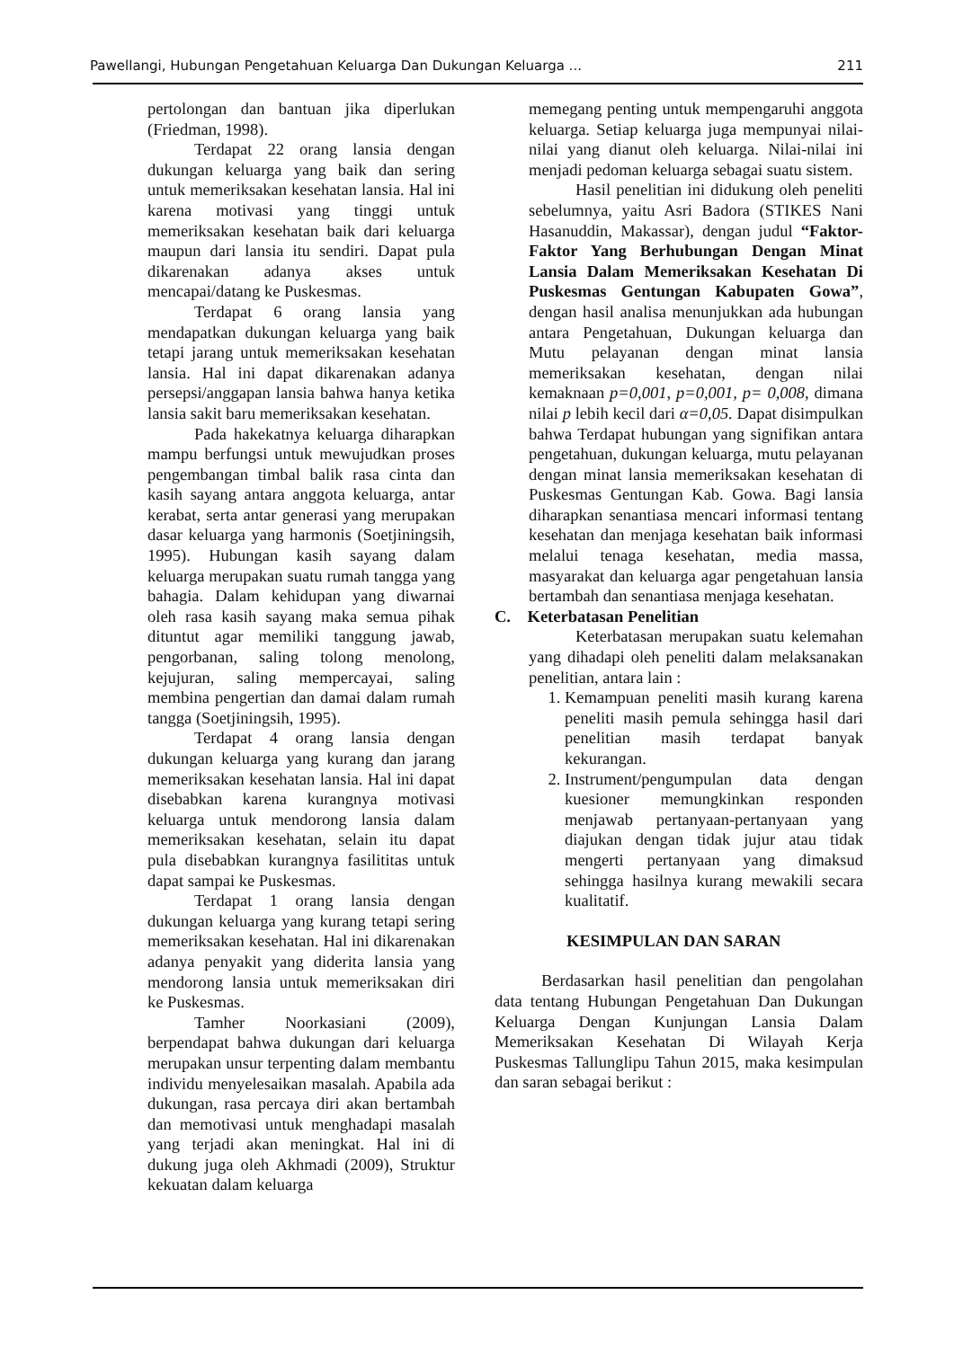Pawellangi, Hubungan Pengetahuan Keluarga Dan Dukungan Keluarga ... 211
pertolongan dan bantuan jika diperlukan (Friedman, 1998).
Terdapat 22 orang lansia dengan dukungan keluarga yang baik dan sering untuk memeriksakan kesehatan lansia. Hal ini karena motivasi yang tinggi untuk memeriksakan kesehatan baik dari keluarga maupun dari lansia itu sendiri. Dapat pula dikarenakan adanya akses untuk mencapai/datang ke Puskesmas.
Terdapat 6 orang lansia yang mendapatkan dukungan keluarga yang baik tetapi jarang untuk memeriksakan kesehatan lansia. Hal ini dapat dikarenakan adanya persepsi/anggapan lansia bahwa hanya ketika lansia sakit baru memeriksakan kesehatan.
Pada hakekatnya keluarga diharapkan mampu berfungsi untuk mewujudkan proses pengembangan timbal balik rasa cinta dan kasih sayang antara anggota keluarga, antar kerabat, serta antar generasi yang merupakan dasar keluarga yang harmonis (Soetjiningsih, 1995). Hubungan kasih sayang dalam keluarga merupakan suatu rumah tangga yang bahagia. Dalam kehidupan yang diwarnai oleh rasa kasih sayang maka semua pihak dituntut agar memiliki tanggung jawab, pengorbanan, saling tolong menolong, kejujuran, saling mempercayai, saling membina pengertian dan damai dalam rumah tangga (Soetjiningsih, 1995).
Terdapat 4 orang lansia dengan dukungan keluarga yang kurang dan jarang memeriksakan kesehatan lansia. Hal ini dapat disebabkan karena kurangnya motivasi keluarga untuk mendorong lansia dalam memeriksakan kesehatan, selain itu dapat pula disebabkan kurangnya fasilititas untuk dapat sampai ke Puskesmas.
Terdapat 1 orang lansia dengan dukungan keluarga yang kurang tetapi sering memeriksakan kesehatan. Hal ini dikarenakan adanya penyakit yang diderita lansia yang mendorong lansia untuk memeriksakan diri ke Puskesmas.
Tamher Noorkasiani (2009), berpendapat bahwa dukungan dari keluarga merupakan unsur terpenting dalam membantu individu menyelesaikan masalah. Apabila ada dukungan, rasa percaya diri akan bertambah dan memotivasi untuk menghadapi masalah yang terjadi akan meningkat. Hal ini di dukung juga oleh Akhmadi (2009), Struktur kekuatan dalam keluarga
memegang penting untuk mempengaruhi anggota keluarga. Setiap keluarga juga mempunyai nilai-nilai yang dianut oleh keluarga. Nilai-nilai ini menjadi pedoman keluarga sebagai suatu sistem.
Hasil penelitian ini didukung oleh peneliti sebelumnya, yaitu Asri Badora (STIKES Nani Hasanuddin, Makassar), dengan judul “Faktor-Faktor Yang Berhubungan Dengan Minat Lansia Dalam Memeriksakan Kesehatan Di Puskesmas Gentungan Kabupaten Gowa”, dengan hasil analisa menunjukkan ada hubungan antara Pengetahuan, Dukungan keluarga dan Mutu pelayanan dengan minat lansia memeriksakan kesehatan, dengan nilai kemaknaan p=0,001, p=0,001, p= 0,008, dimana nilai p lebih kecil dari α=0,05. Dapat disimpulkan bahwa Terdapat hubungan yang signifikan antara pengetahuan, dukungan keluarga, mutu pelayanan dengan minat lansia memeriksakan kesehatan di Puskesmas Gentungan Kab. Gowa. Bagi lansia diharapkan senantiasa mencari informasi tentang kesehatan dan menjaga kesehatan baik informasi melalui tenaga kesehatan, media massa, masyarakat dan keluarga agar pengetahuan lansia bertambah dan senantiasa menjaga kesehatan.
C. Keterbatasan Penelitian
Keterbatasan merupakan suatu kelemahan yang dihadapi oleh peneliti dalam melaksanakan penelitian, antara lain :
1. Kemampuan peneliti masih kurang karena peneliti masih pemula sehingga hasil dari penelitian masih terdapat banyak kekurangan.
2. Instrument/pengumpulan data dengan kuesioner memungkinkan responden menjawab pertanyaan-pertanyaan yang diajukan dengan tidak jujur atau tidak mengerti pertanyaan yang dimaksud sehingga hasilnya kurang mewakili secara kualitatif.
KESIMPULAN DAN SARAN
Berdasarkan hasil penelitian dan pengolahan data tentang Hubungan Pengetahuan Dan Dukungan Keluarga Dengan Kunjungan Lansia Dalam Memeriksakan Kesehatan Di Wilayah Kerja Puskesmas Tallunglipu Tahun 2015, maka kesimpulan dan saran sebagai berikut :